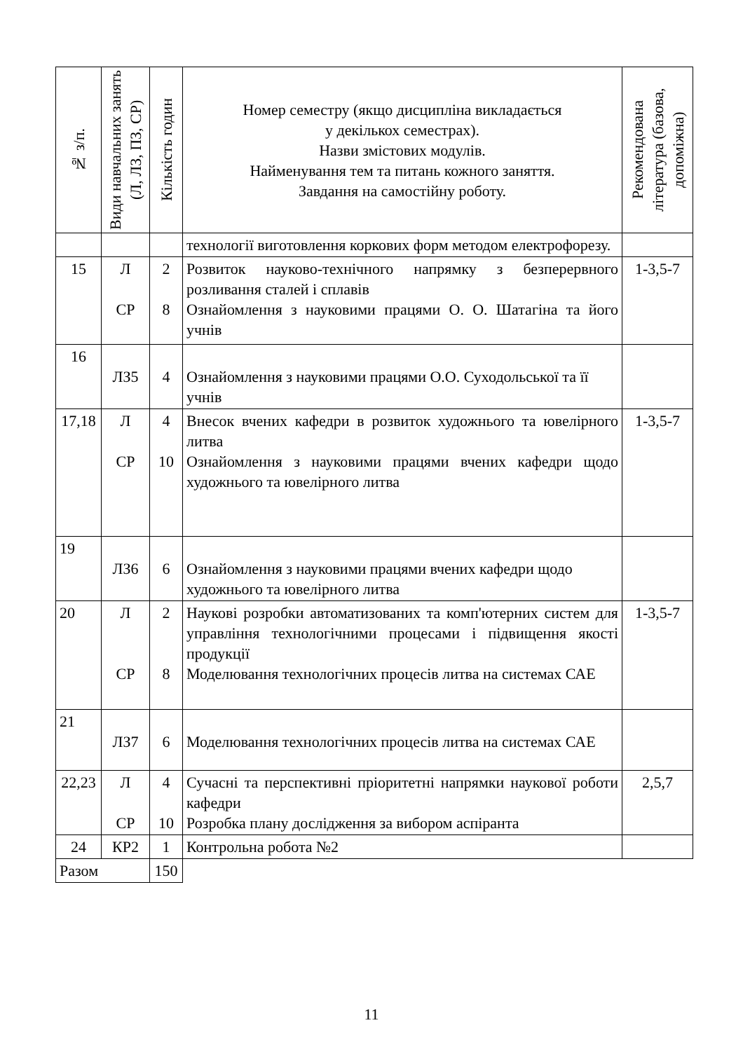| № з/п. | Види навчальних занять (Л, ЛЗ, ПЗ, СР) | Кількість годин | Номер семестру (якщо дисципліна викладається у декількох семестрах). Назви змістових модулів. Найменування тем та питань кожного заняття. Завдання на самостійну роботу. | Рекомендована література (базова, допоміжна) |
| --- | --- | --- | --- | --- |
| | | | технології виготовлення коркових форм методом електрофорезу. | |
| 15 | Л СР | 2 8 | Розвиток науково-технічного напрямку з безперервного розливання сталей і сплавів Ознайомлення з науковими працями О. О. Шатагіна та його учнів | 1-3,5-7 |
| 16 | ЛЗ5 | 4 | Ознайомлення з науковими працями О.О. Суходольської та її учнів | |
| 17,18 | Л СР | 4 10 | Внесок вчених кафедри в розвиток художнього та ювелірного литва Ознайомлення з науковими працями вчених кафедри щодо художнього та ювелірного литва | 1-3,5-7 |
| 19 | ЛЗ6 | 6 | Ознайомлення з науковими працями вчених кафедри щодо художнього та ювелірного литва | |
| 20 | Л СР | 2 8 | Наукові розробки автоматизованих та комп'ютерних систем для управління технологічними процесами і підвищення якості продукції Моделювання технологічних процесів литва на системах САЕ | 1-3,5-7 |
| 21 | ЛЗ7 | 6 | Моделювання технологічних процесів литва на системах САЕ | |
| 22,23 | Л СР | 4 10 | Сучасні та перспективні пріоритетні напрямки наукової роботи кафедри Розробка плану дослідження за вибором аспіранта | 2,5,7 |
| 24 | КР2 | 1 | Контрольна робота №2 | |
| Разом | | 150 | | |
11